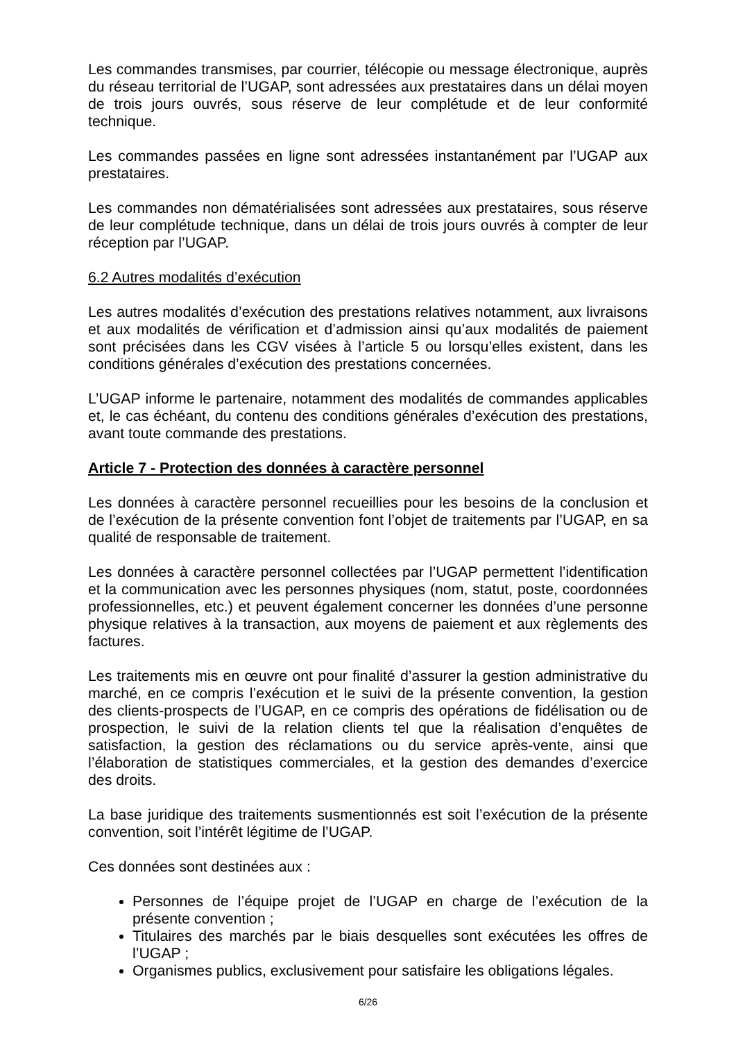Les commandes transmises, par courrier, télécopie ou message électronique, auprès du réseau territorial de l’UGAP, sont adressées aux prestataires dans un délai moyen de trois jours ouvrés, sous réserve de leur complétude et de leur conformité technique.
Les commandes passées en ligne sont adressées instantanément par l’UGAP aux prestataires.
Les commandes non dématérialisées sont adressées aux prestataires, sous réserve de leur complétude technique, dans un délai de trois jours ouvrés à compter de leur réception par l’UGAP.
6.2 Autres modalités d’exécution
Les autres modalités d’exécution des prestations relatives notamment, aux livraisons et aux modalités de vérification et d’admission ainsi qu’aux modalités de paiement sont précisées dans les CGV visées à l’article 5 ou lorsqu’elles existent, dans les conditions générales d’exécution des prestations concernées.
L’UGAP informe le partenaire, notamment des modalités de commandes applicables et, le cas échéant, du contenu des conditions générales d’exécution des prestations, avant toute commande des prestations.
Article 7 - Protection des données à caractère personnel
Les données à caractère personnel recueillies pour les besoins de la conclusion et de l’exécution de la présente convention font l’objet de traitements par l’UGAP, en sa qualité de responsable de traitement.
Les données à caractère personnel collectées par l’UGAP permettent l’identification et la communication avec les personnes physiques (nom, statut, poste, coordonnées professionnelles, etc.) et peuvent également concerner les données d’une personne physique relatives à la transaction, aux moyens de paiement et aux règlements des factures.
Les traitements mis en œuvre ont pour finalité d’assurer la gestion administrative du marché, en ce compris l’exécution et le suivi de la présente convention, la gestion des clients-prospects de l’UGAP, en ce compris des opérations de fidélisation ou de prospection, le suivi de la relation clients tel que la réalisation d’enquêtes de satisfaction, la gestion des réclamations ou du service après-vente, ainsi que l’élaboration de statistiques commerciales, et la gestion des demandes d’exercice des droits.
La base juridique des traitements susmentionnés est soit l’exécution de la présente convention, soit l’intérêt légitime de l’UGAP.
Ces données sont destinées aux :
Personnes de l’équipe projet de l’UGAP en charge de l’exécution de la présente convention ;
Titulaires des marchés par le biais desquelles sont exécutées les offres de l’UGAP ;
Organismes publics, exclusivement pour satisfaire les obligations légales.
6/26